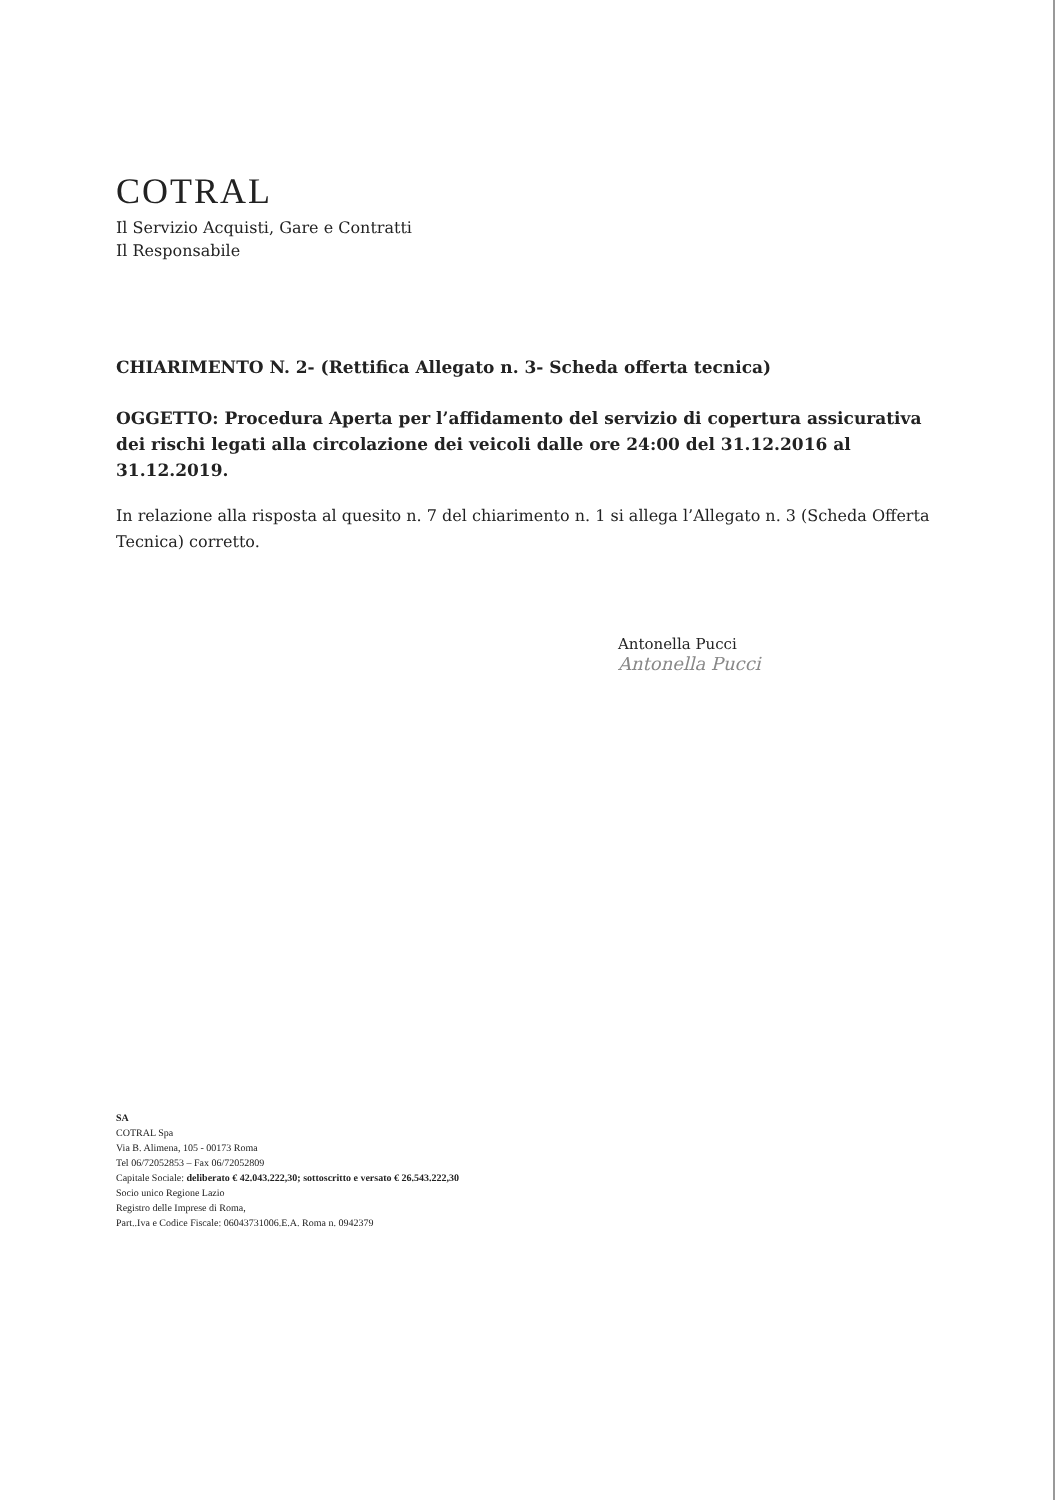COTRAL
Il Servizio Acquisti, Gare e Contratti
Il Responsabile
CHIARIMENTO N. 2- (Rettifica Allegato n. 3- Scheda offerta tecnica)
OGGETTO: Procedura Aperta per l’affidamento del servizio di copertura assicurativa dei rischi legati alla circolazione dei veicoli dalle ore 24:00 del 31.12.2016 al 31.12.2019.
In relazione alla risposta al quesito n. 7 del chiarimento n. 1 si allega l’Allegato n. 3 (Scheda Offerta Tecnica) corretto.
Antonella Pucci
Antonella Pucci
SA
COTRAL Spa
Via B. Alimena, 105 - 00173 Roma
Tel 06/72052853 – Fax 06/72052809
Capitale Sociale: deliberato € 42.043.222,30; sottoscritto e versato € 26.543.222,30
Socio unico Regione Lazio
Registro delle Imprese di Roma,
Part..Iva e Codice Fiscale: 06043731006.E.A. Roma n. 0942379